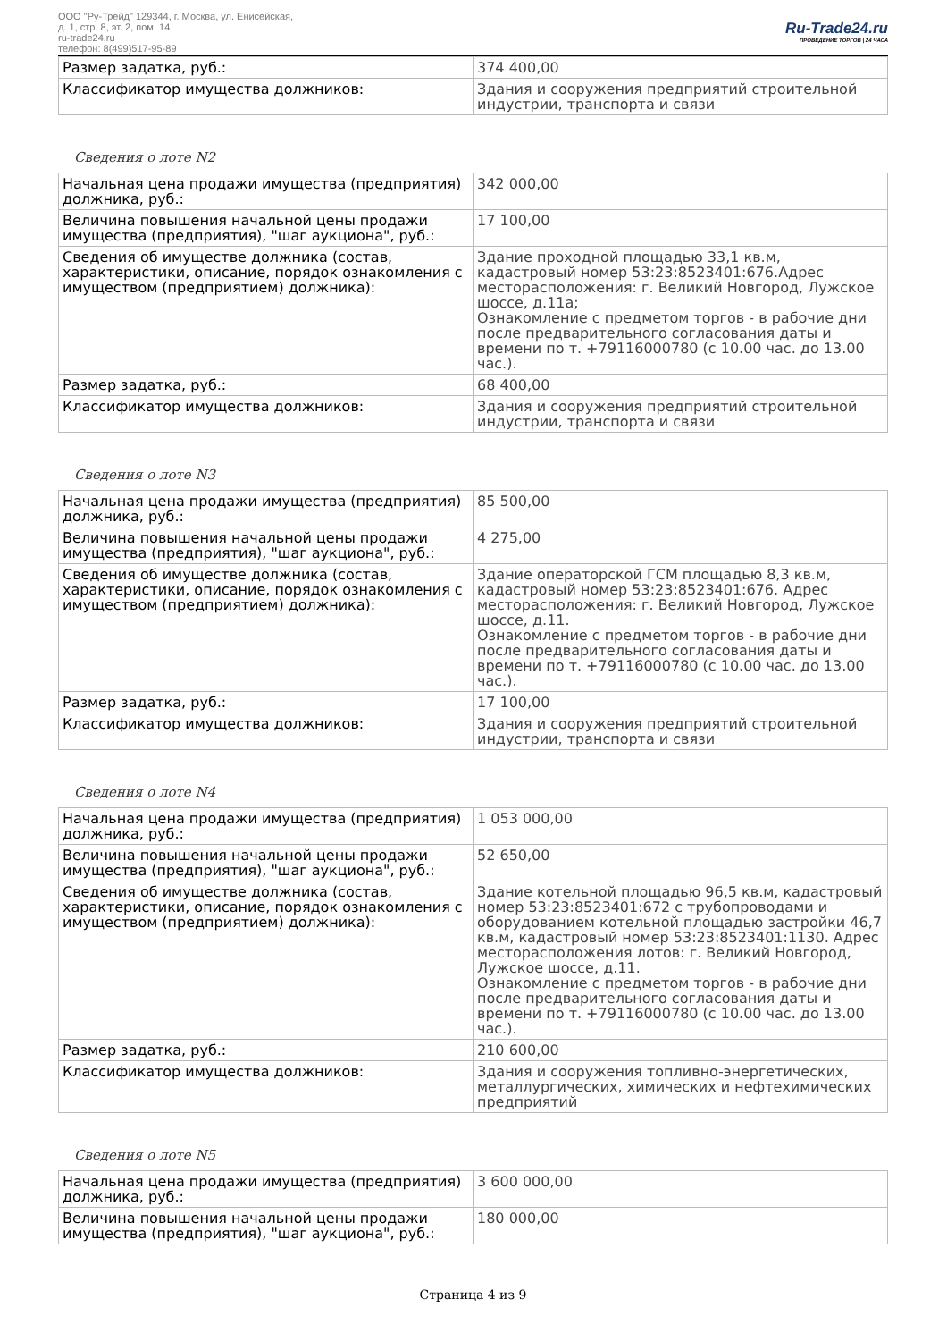ООО "Ру-Трейд" 129344, г. Москва, ул. Енисейская,
д. 1, стр. 8, эт. 2, пом. 14
ru-trade24.ru
телефон: 8(499)517-95-89
Ru-Trade24.ru
ПРОВЕДЕНИЕ ТОРГОВ | 24 ЧАСА
| Размер задатка, руб.: | 374 400,00 |
| Классификатор имущества должников: | Здания и сооружения предприятий строительной индустрии, транспорта и связи |
Сведения о лоте N2
| Начальная цена продажи имущества (предприятия) должника, руб.: | 342 000,00 |
| Величина повышения начальной цены продажи имущества (предприятия), "шаг аукциона", руб.: | 17 100,00 |
| Сведения об имуществе должника (состав, характеристики, описание, порядок ознакомления с имуществом (предприятием) должника): | Здание проходной площадью 33,1 кв.м, кадастровый номер 53:23:8523401:676.Адрес месторасположения: г. Великий Новгород, Лужское шоссе, д.11а; Ознакомление с предметом торгов - в рабочие дни после предварительного согласования даты и времени по т. +79116000780 (с 10.00 час. до 13.00 час.). |
| Размер задатка, руб.: | 68 400,00 |
| Классификатор имущества должников: | Здания и сооружения предприятий строительной индустрии, транспорта и связи |
Сведения о лоте N3
| Начальная цена продажи имущества (предприятия) должника, руб.: | 85 500,00 |
| Величина повышения начальной цены продажи имущества (предприятия), "шаг аукциона", руб.: | 4 275,00 |
| Сведения об имуществе должника (состав, характеристики, описание, порядок ознакомления с имуществом (предприятием) должника): | Здание операторской ГСМ площадью 8,3 кв.м, кадастровый номер 53:23:8523401:676. Адрес месторасположения: г. Великий Новгород, Лужское шоссе, д.11. Ознакомление с предметом торгов - в рабочие дни после предварительного согласования даты и времени по т. +79116000780 (с 10.00 час. до 13.00 час.). |
| Размер задатка, руб.: | 17 100,00 |
| Классификатор имущества должников: | Здания и сооружения предприятий строительной индустрии, транспорта и связи |
Сведения о лоте N4
| Начальная цена продажи имущества (предприятия) должника, руб.: | 1 053 000,00 |
| Величина повышения начальной цены продажи имущества (предприятия), "шаг аукциона", руб.: | 52 650,00 |
| Сведения об имуществе должника (состав, характеристики, описание, порядок ознакомления с имуществом (предприятием) должника): | Здание котельной площадью 96,5 кв.м, кадастровый номер 53:23:8523401:672 с трубопроводами и оборудованием котельной площадью застройки 46,7 кв.м, кадастровый номер 53:23:8523401:1130. Адрес месторасположения лотов: г. Великий Новгород, Лужское шоссе, д.11. Ознакомление с предметом торгов - в рабочие дни после предварительного согласования даты и времени по т. +79116000780 (с 10.00 час. до 13.00 час.). |
| Размер задатка, руб.: | 210 600,00 |
| Классификатор имущества должников: | Здания и сооружения топливно-энергетических, металлургических, химических и нефтехимических предприятий |
Сведения о лоте N5
| Начальная цена продажи имущества (предприятия) должника, руб.: | 3 600 000,00 |
| Величина повышения начальной цены продажи имущества (предприятия), "шаг аукциона", руб.: | 180 000,00 |
Страница 4 из 9